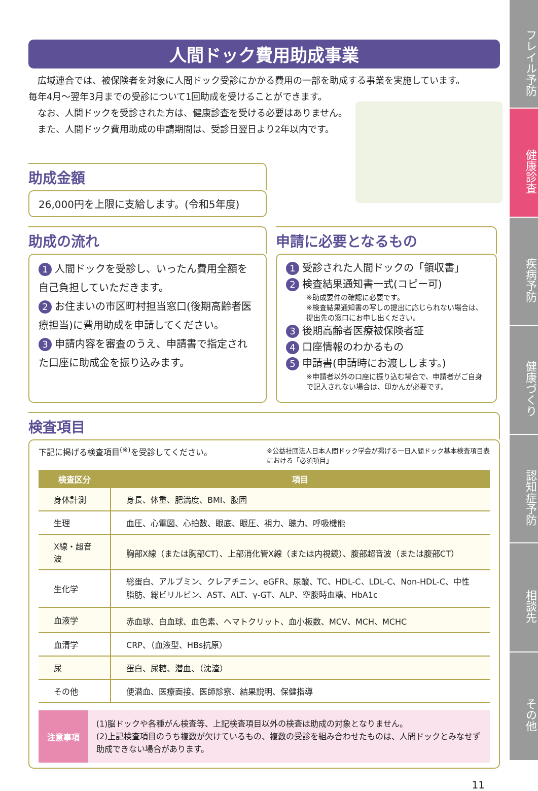フレイル予防
健康診査
疾病予防
健康づくり
認知症予防
相談先
その他
人間ドック費用助成事業
　広域連合では、被保険者を対象に人間ドック受診にかかる費用の一部を助成する事業を実施しています。
毎年4月～翌年3月までの受診について1回助成を受けることができます。
　なお、人間ドックを受診された方は、健康診査を受ける必要はありません。
　また、人間ドック費用助成の申請期間は、受診日翌日より2年以内です。
助成金額
26,000円を上限に支給します。(令和5年度)
助成の流れ
1 人間ドックを受診し、いったん費用全額を自己負担していただきます。
2 お住まいの市区町村担当窓口(後期高齢者医療担当)に費用助成を申請してください。
3 申請内容を審査のうえ、申請書で指定された口座に助成金を振り込みます。
申請に必要となるもの
1 受診された人間ドックの「領収書」
2 検査結果通知書一式(コピー可)
※助成要件の確認に必要です。
※検査結果通知書の写しの提出に応じられない場合は、提出先の窓口にお申し出ください。
3 後期高齢者医療被保険者証
4 口座情報のわかるもの
5 申請書(申請時にお渡しします。)
※申請者以外の口座に振り込む場合で、申請者がご自身で記入されない場合は、印かんが必要です。
検査項目
下記に掲げる検査項目<sup>(※)</sup>を受診してください。 ※公益社団法人日本人間ドック学会が掲げる一日人間ドック基本検査項目表における「必須項目」
| 検査区分 | 項目 |
| --- | --- |
| 身体計測 | 身長、体重、肥満度、BMI、腹囲 |
| 生理 | 血圧、心電図、心拍数、眼底、眼圧、視力、聴力、呼吸機能 |
| X線・超音波 | 胸部X線（または胸部CT）、上部消化管X線（または内視鏡）、腹部超音波（または腹部CT） |
| 生化学 | 総蛋白、アルブミン、クレアチニン、eGFR、尿酸、TC、HDL-C、LDL-C、Non-HDL-C、中性脂肪、総ビリルビン、AST、ALT、γ-GT、ALP、空腹時血糖、HbA1c |
| 血液学 | 赤血球、白血球、血色素、ヘマトクリット、血小板数、MCV、MCH、MCHC |
| 血清学 | CRP、（血液型、HBs抗原） |
| 尿 | 蛋白、尿糖、潜血、（沈渣） |
| その他 | 便潜血、医療面接、医師診察、結果説明、保健指導 |
注意事項
(1)脳ドックや各種がん検査等、上記検査項目以外の検査は助成の対象となりません。
(2)上記検査項目のうち複数が欠けているもの、複数の受診を組み合わせたものは、人間ドックとみなせず助成できない場合があります。
11